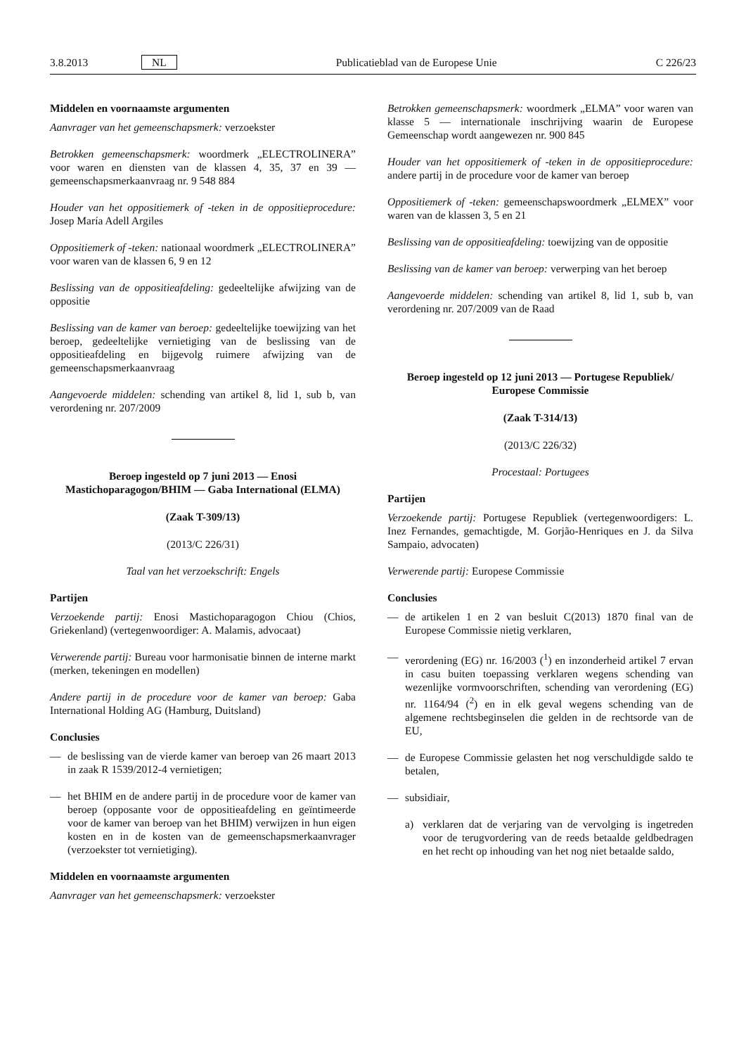3.8.2013 NL Publicatieblad van de Europese Unie C 226/23
Middelen en voornaamste argumenten
Aanvrager van het gemeenschapsmerk: verzoekster
Betrokken gemeenschapsmerk: woordmerk „ELECTROLINERA” voor waren en diensten van de klassen 4, 35, 37 en 39 — gemeenschapsmerkaanvraag nr. 9 548 884
Houder van het oppositiemerk of -teken in de oppositieprocedure: Josep María Adell Argiles
Oppositiemerk of -teken: nationaal woordmerk „ELECTROLINE­RA” voor waren van de klassen 6, 9 en 12
Beslissing van de oppositieafdeling: gedeeltelijke afwijzing van de oppositie
Beslissing van de kamer van beroep: gedeeltelijke toewijzing van het beroep, gedeeltelijke vernietiging van de beslissing van de oppositieafdeling en bijgevolg ruimere afwijzing van de gemeenschapsmerkaanvraag
Aangevoerde middelen: schending van artikel 8, lid 1, sub b, van verordening nr. 207/2009
Beroep ingesteld op 7 juni 2013 — Enosi Mastichoparagogon/BHIM — Gaba International (ELMA)
(Zaak T-309/13)
(2013/C 226/31)
Taal van het verzoekschrift: Engels
Partijen
Verzoekende partij: Enosi Mastichoparagogon Chiou (Chios, Griekenland) (vertegenwoordiger: A. Malamis, advocaat)
Verwerende partij: Bureau voor harmonisatie binnen de interne markt (merken, tekeningen en modellen)
Andere partij in de procedure voor de kamer van beroep: Gaba International Holding AG (Hamburg, Duitsland)
Conclusies
— de beslissing van de vierde kamer van beroep van 26 maart 2013 in zaak R 1539/2012-4 vernietigen;
— het BHIM en de andere partij in de procedure voor de kamer van beroep (opposante voor de oppositieafdeling en geïntimeerde voor de kamer van beroep van het BHIM) verwijzen in hun eigen kosten en in de kosten van de gemeenschapsmerkaanvrager (verzoekster tot vernietiging).
Middelen en voornaamste argumenten
Aanvrager van het gemeenschapsmerk: verzoekster
Betrokken gemeenschapsmerk: woordmerk „ELMA” voor waren van klasse 5 — internationale inschrijving waarin de Europese Gemeenschap wordt aangewezen nr. 900 845
Houder van het oppositiemerk of -teken in de oppositieprocedure: andere partij in de procedure voor de kamer van beroep
Oppositiemerk of -teken: gemeenschapswoordmerk „ELMEX” voor waren van de klassen 3, 5 en 21
Beslissing van de oppositieafdeling: toewijzing van de oppositie
Beslissing van de kamer van beroep: verwerping van het beroep
Aangevoerde middelen: schending van artikel 8, lid 1, sub b, van verordening nr. 207/2009 van de Raad
Beroep ingesteld op 12 juni 2013 — Portugese Republiek/ Europese Commissie
(Zaak T-314/13)
(2013/C 226/32)
Procestaal: Portugees
Partijen
Verzoekende partij: Portugese Republiek (vertegenwoordigers: L. Inez Fernandes, gemachtigde, M. Gorjão-Henriques en J. da Silva Sampaio, advocaten)
Verwerende partij: Europese Commissie
Conclusies
— de artikelen 1 en 2 van besluit C(2013) 1870 final van de Europese Commissie nietig verklaren,
— verordening (EG) nr. 16/2003 (<sup>1</sup>) en inzonderheid artikel 7 ervan in casu buiten toepassing verklaren wegens schending van wezenlijke vormvoorschriften, schending van verordening (EG) nr. 1164/94 (<sup>2</sup>) en in elk geval wegens schending van de algemene rechtsbeginselen die gelden in de rechtsorde van de EU,
— de Europese Commissie gelasten het nog verschuldigde saldo te betalen,
— subsidiair,
a) verklaren dat de verjaring van de vervolging is ingetreden voor de terugvordering van de reeds betaalde geldbedragen en het recht op inhouding van het nog niet betaalde saldo,